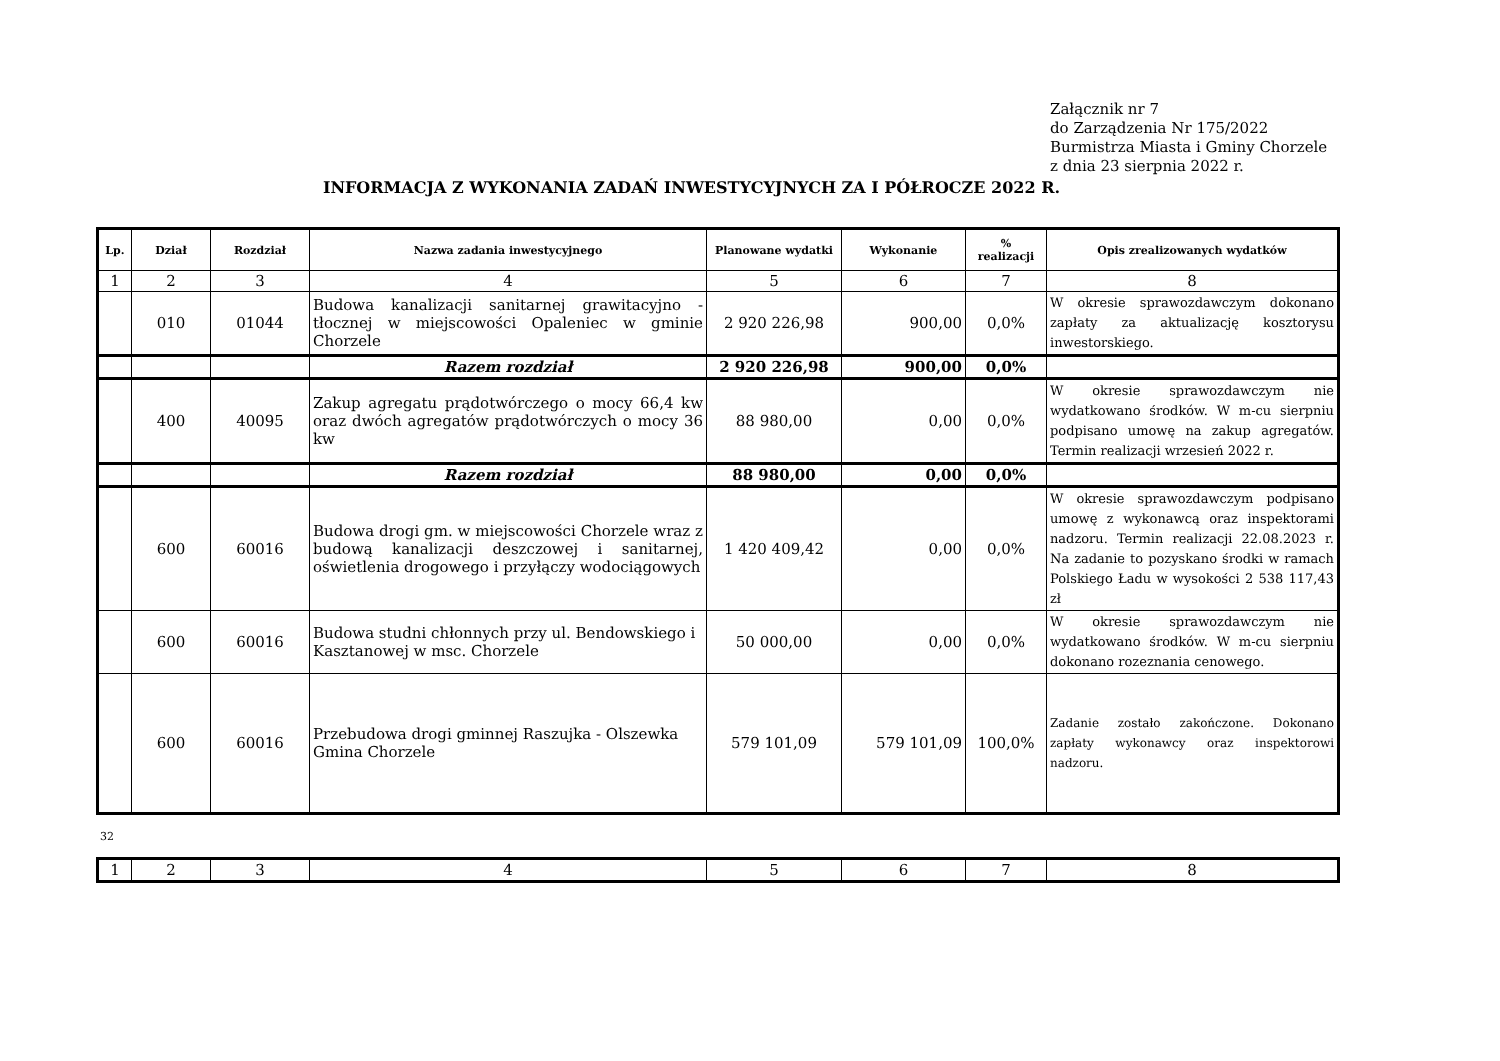Załącznik nr 7
do Zarządzenia Nr 175/2022
Burmistrza Miasta i Gminy Chorzele
z dnia 23 sierpnia 2022 r.
INFORMACJA Z WYKONANIA ZADAŃ INWESTYCYJNYCH ZA I PÓŁROCZE 2022 R.
| Lp. | Dział | Rozdział | Nazwa zadania inwestycyjnego | Planowane wydatki | Wykonanie | % realizacji | Opis zrealizowanych wydatków |
| --- | --- | --- | --- | --- | --- | --- | --- |
| 1 | 2 | 3 | 4 | 5 | 6 | 7 | 8 |
| | 010 | 01044 | Budowa kanalizacji sanitarnej grawitacyjno - tłocznej w miejscowości Opaleniec w gminie Chorzele | 2 920 226,98 | 900,00 | 0,0% | W okresie sprawozdawczym dokonano zapłaty za aktualizację kosztorysu inwestorskiego. |
| | | | Razem rozdział | 2 920 226,98 | 900,00 | 0,0% | |
| | 400 | 40095 | Zakup agregatu prądotwórczego o mocy 66,4 kw oraz dwóch agregatów prądotwórczych o mocy 36 kw | 88 980,00 | 0,00 | 0,0% | W okresie sprawozdawczym nie wydatkowano środków. W m-cu sierpniu podpisano umowę na zakup agregatów. Termin realizacji wrzesień 2022 r. |
| | | | Razem rozdział | 88 980,00 | 0,00 | 0,0% | |
| | 600 | 60016 | Budowa drogi gm. w miejscowości Chorzele wraz z budową kanalizacji deszczowej i sanitarnej, oświetlenia drogowego i przyłączy wodociągowych | 1 420 409,42 | 0,00 | 0,0% | W okresie sprawozdawczym podpisano umowę z wykonawcą oraz inspektorami nadzoru. Termin realizacji 22.08.2023 r. Na zadanie to pozyskano środki w ramach Polskiego Ładu w wysokości 2 538 117,43 zł |
| | 600 | 60016 | Budowa studni chłonnych przy ul. Bendowskiego i Kasztanowej w msc. Chorzele | 50 000,00 | 0,00 | 0,0% | W okresie sprawozdawczym nie wydatkowano środków. W m-cu sierpniu dokonano rozeznania cenowego. |
| | 600 | 60016 | Przebudowa drogi gminnej Raszujka - Olszewka Gmina Chorzele | 579 101,09 | 579 101,09 | 100,0% | Zadanie zostało zakończone. Dokonano zapłaty wykonawcy oraz inspektorowi nadzoru. |
32
| 1 | 2 | 3 | 4 | 5 | 6 | 7 | 8 |